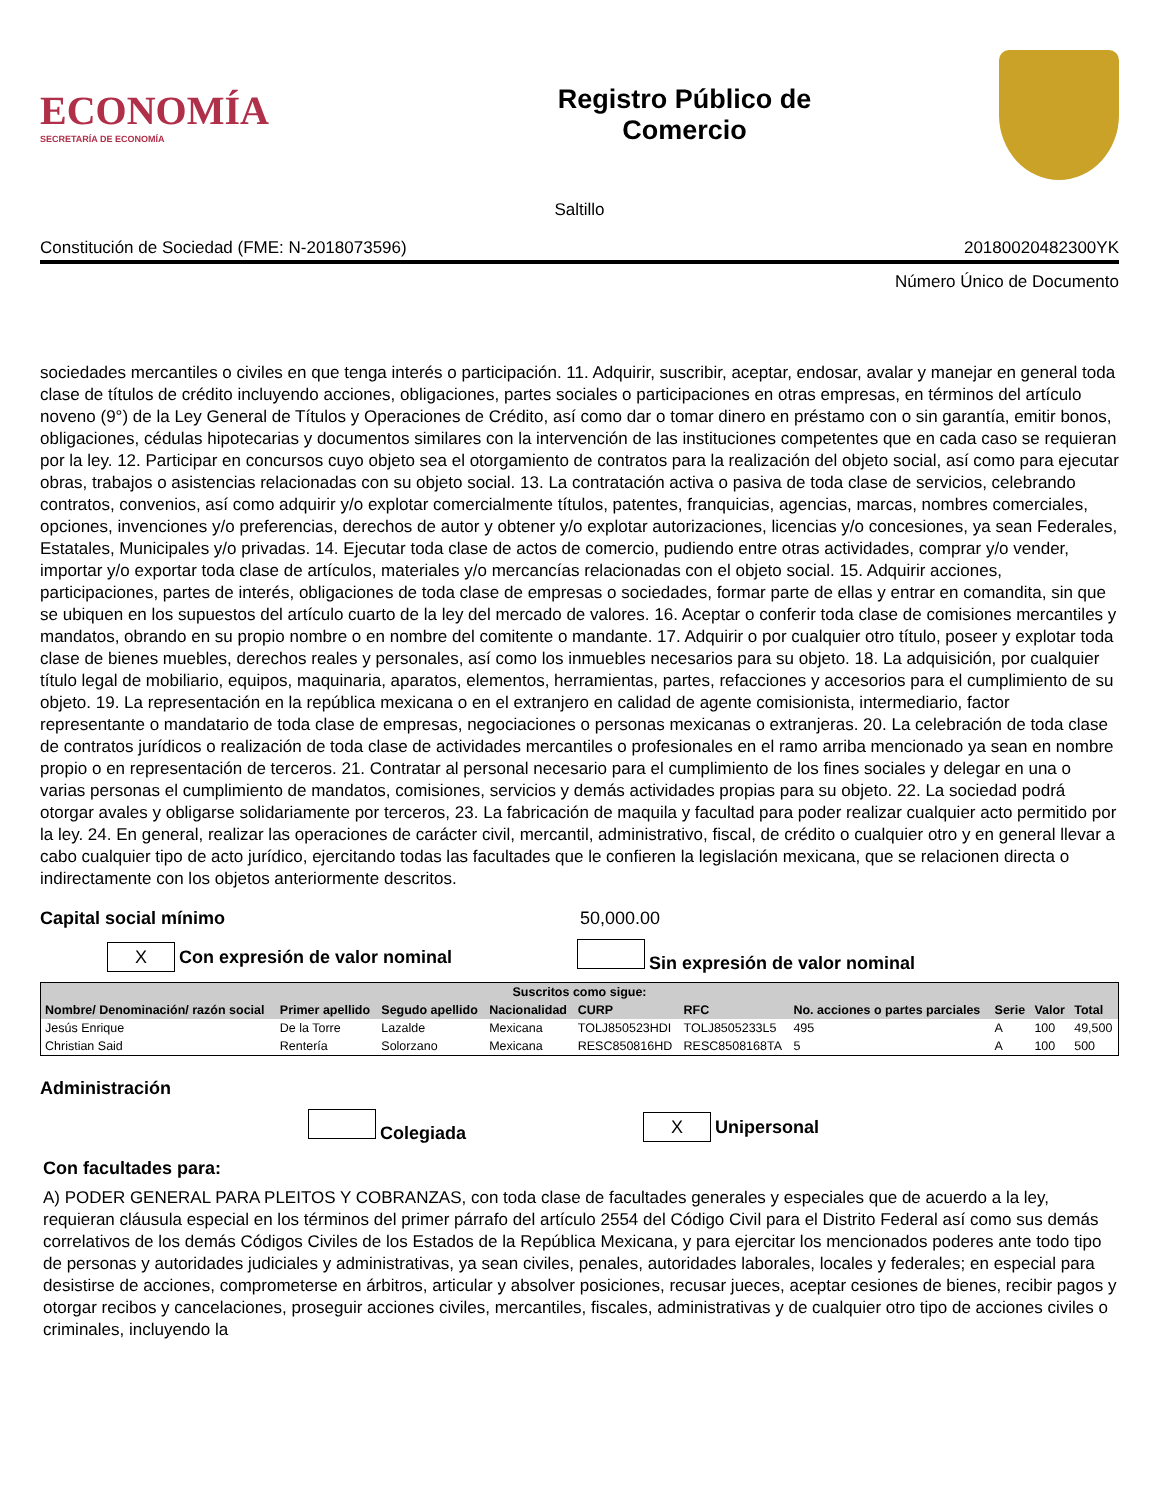ECONOMÍA
SECRETARÍA DE ECONOMÍA
Registro Público de
Comercio
Saltillo
Constitución de Sociedad (FME: N-2018073596) 20180020482300YK
Número Único de Documento
sociedades mercantiles o civiles en que tenga interés o participación. 11. Adquirir, suscribir, aceptar, endosar, avalar y manejar en general toda clase de títulos de crédito incluyendo acciones, obligaciones, partes sociales o participaciones en otras empresas, en términos del artículo noveno (9°) de la Ley General de Títulos y Operaciones de Crédito, así como dar o tomar dinero en préstamo con o sin garantía, emitir bonos, obligaciones, cédulas hipotecarias y documentos similares con la intervención de las instituciones competentes que en cada caso se requieran por la ley. 12. Participar en concursos cuyo objeto sea el otorgamiento de contratos para la realización del objeto social, así como para ejecutar obras, trabajos o asistencias relacionadas con su objeto social. 13. La contratación activa o pasiva de toda clase de servicios, celebrando contratos, convenios, así como adquirir y/o explotar comercialmente títulos, patentes, franquicias, agencias, marcas, nombres comerciales, opciones, invenciones y/o preferencias, derechos de autor y obtener y/o explotar autorizaciones, licencias y/o concesiones, ya sean Federales, Estatales, Municipales y/o privadas. 14. Ejecutar toda clase de actos de comercio, pudiendo entre otras actividades, comprar y/o vender, importar y/o exportar toda clase de artículos, materiales y/o mercancías relacionadas con el objeto social. 15. Adquirir acciones, participaciones, partes de interés, obligaciones de toda clase de empresas o sociedades, formar parte de ellas y entrar en comandita, sin que se ubiquen en los supuestos del artículo cuarto de la ley del mercado de valores. 16. Aceptar o conferir toda clase de comisiones mercantiles y mandatos, obrando en su propio nombre o en nombre del comitente o mandante. 17. Adquirir o por cualquier otro título, poseer y explotar toda clase de bienes muebles, derechos reales y personales, así como los inmuebles necesarios para su objeto. 18. La adquisición, por cualquier título legal de mobiliario, equipos, maquinaria, aparatos, elementos, herramientas, partes, refacciones y accesorios para el cumplimiento de su objeto. 19. La representación en la república mexicana o en el extranjero en calidad de agente comisionista, intermediario, factor representante o mandatario de toda clase de empresas, negociaciones o personas mexicanas o extranjeras. 20. La celebración de toda clase de contratos jurídicos o realización de toda clase de actividades mercantiles o profesionales en el ramo arriba mencionado ya sean en nombre propio o en representación de terceros. 21. Contratar al personal necesario para el cumplimiento de los fines sociales y delegar en una o varias personas el cumplimiento de mandatos, comisiones, servicios y demás actividades propias para su objeto. 22. La sociedad podrá otorgar avales y obligarse solidariamente por terceros, 23. La fabricación de maquila y facultad para poder realizar cualquier acto permitido por la ley. 24. En general, realizar las operaciones de carácter civil, mercantil, administrativo, fiscal, de crédito o cualquier otro y en general llevar a cabo cualquier tipo de acto jurídico, ejercitando todas las facultades que le confieren la legislación mexicana, que se relacionen directa o indirectamente con los objetos anteriormente descritos.
Capital social mínimo 50,000.00
X Con expresión de valor nominal Sin expresión de valor nominal
| Suscritos como sigue: | | | | | | | | | |
| --- | --- | --- | --- | --- | --- | --- | --- | --- | --- |
| Nombre/ Denominación/ razón social | Primer apellido | Segudo apellido | Nacionalidad | CURP | RFC | No. acciones o partes parciales | Serie | Valor | Total |
| Jesús Enrique | De la Torre | Lazalde | Mexicana | TOLJ850523HDI | TOLJ8505233L5 | 495 | A | 100 | 49,500 |
| Christian Said | Rentería | Solorzano | Mexicana | RESC850816HD | RESC8508168TA | 5 | A | 100 | 500 |
Administración
Colegiada X Unipersonal
Con facultades para:
A) PODER GENERAL PARA PLEITOS Y COBRANZAS, con toda clase de facultades generales y especiales que de acuerdo a la ley, requieran cláusula especial en los términos del primer párrafo del artículo 2554 del Código Civil para el Distrito Federal así como sus demás correlativos de los demás Códigos Civiles de los Estados de la República Mexicana, y para ejercitar los mencionados poderes ante todo tipo de personas y autoridades judiciales y administrativas, ya sean civiles, penales, autoridades laborales, locales y federales; en especial para desistirse de acciones, comprometerse en árbitros, articular y absolver posiciones, recusar jueces, aceptar cesiones de bienes, recibir pagos y otorgar recibos y cancelaciones, proseguir acciones civiles, mercantiles, fiscales, administrativas y de cualquier otro tipo de acciones civiles o criminales, incluyendo la